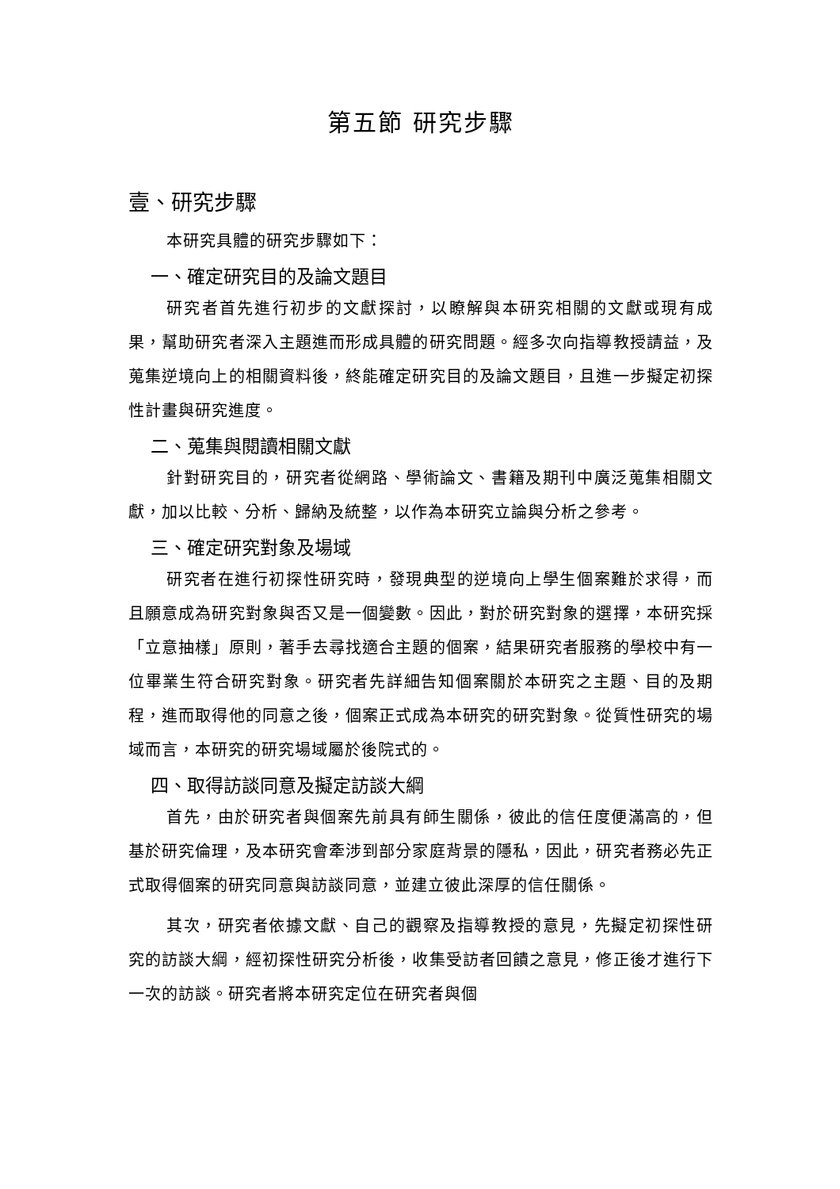第五節 研究步驟
壹、研究步驟
本研究具體的研究步驟如下：
一、確定研究目的及論文題目
研究者首先進行初步的文獻探討，以瞭解與本研究相關的文獻或現有成果，幫助研究者深入主題進而形成具體的研究問題。經多次向指導教授請益，及蒐集逆境向上的相關資料後，終能確定研究目的及論文題目，且進一步擬定初探性計畫與研究進度。
二、蒐集與閱讀相關文獻
針對研究目的，研究者從網路、學術論文、書籍及期刊中廣泛蒐集相關文獻，加以比較、分析、歸納及統整，以作為本研究立論與分析之參考。
三、確定研究對象及場域
研究者在進行初探性研究時，發現典型的逆境向上學生個案難於求得，而且願意成為研究對象與否又是一個變數。因此，對於研究對象的選擇，本研究採「立意抽樣」原則，著手去尋找適合主題的個案，結果研究者服務的學校中有一位畢業生符合研究對象。研究者先詳細告知個案關於本研究之主題、目的及期程，進而取得他的同意之後，個案正式成為本研究的研究對象。從質性研究的場域而言，本研究的研究場域屬於後院式的。
四、取得訪談同意及擬定訪談大綱
首先，由於研究者與個案先前具有師生關係，彼此的信任度便滿高的，但基於研究倫理，及本研究會牽涉到部分家庭背景的隱私，因此，研究者務必先正式取得個案的研究同意與訪談同意，並建立彼此深厚的信任關係。
其次，研究者依據文獻、自己的觀察及指導教授的意見，先擬定初探性研究的訪談大綱，經初探性研究分析後，收集受訪者回饋之意見，修正後才進行下一次的訪談。研究者將本研究定位在研究者與個